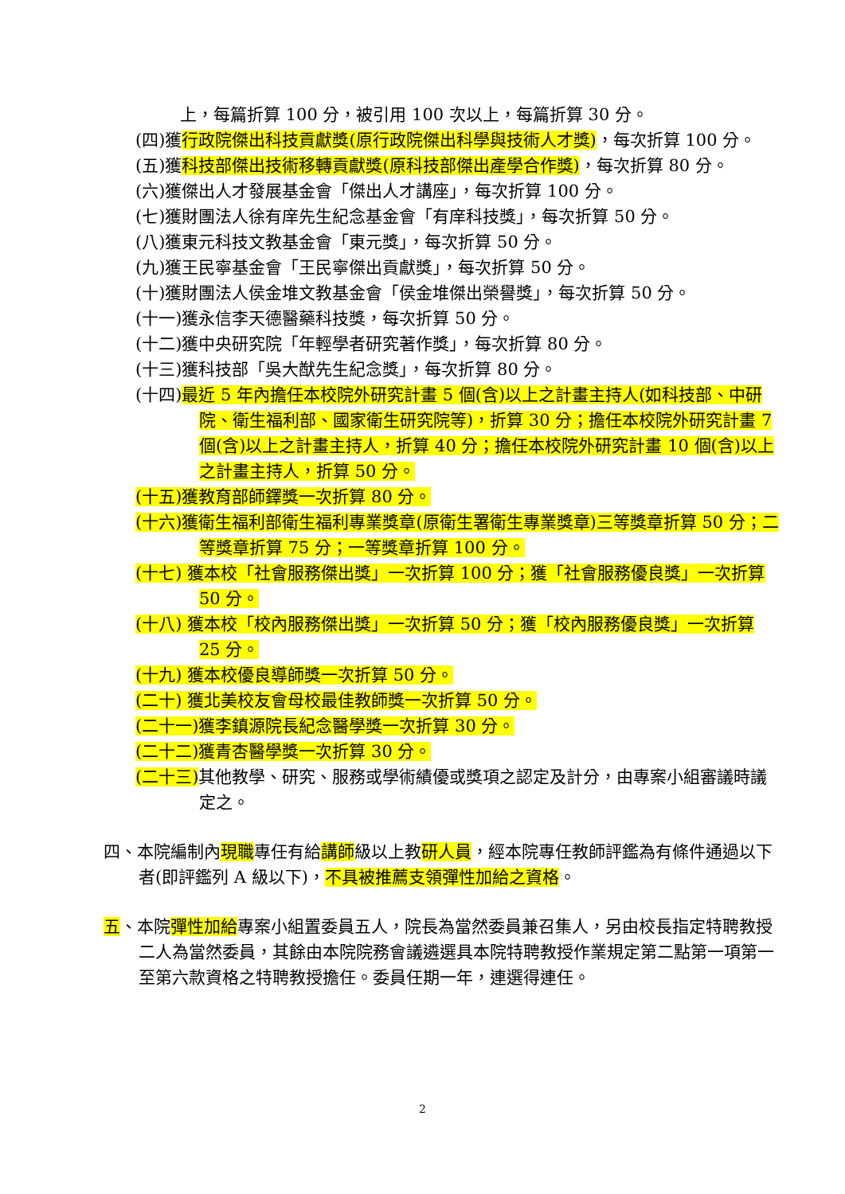上，每篇折算 100 分，被引用 100 次以上，每篇折算 30 分。
(四)獲行政院傑出科技貢獻獎(原行政院傑出科學與技術人才獎)，每次折算 100 分。
(五)獲科技部傑出技術移轉貢獻獎(原科技部傑出產學合作獎)，每次折算 80 分。
(六)獲傑出人才發展基金會「傑出人才講座」，每次折算 100 分。
(七)獲財團法人徐有庠先生紀念基金會「有庠科技獎」，每次折算 50 分。
(八)獲東元科技文教基金會「東元獎」，每次折算 50 分。
(九)獲王民寧基金會「王民寧傑出貢獻獎」，每次折算 50 分。
(十)獲財團法人侯金堆文教基金會「侯金堆傑出榮譽獎」，每次折算 50 分。
(十一)獲永信李天德醫藥科技獎，每次折算 50 分。
(十二)獲中央研究院「年輕學者研究著作獎」，每次折算 80 分。
(十三)獲科技部「吳大猷先生紀念獎」，每次折算 80 分。
(十四)最近 5 年內擔任本校院外研究計畫 5 個(含)以上之計畫主持人(如科技部、中研院、衛生福利部、國家衛生研究院等)，折算 30 分；擔任本校院外研究計畫 7 個(含)以上之計畫主持人，折算 40 分；擔任本校院外研究計畫 10 個(含)以上之計畫主持人，折算 50 分。
(十五)獲教育部師鐸獎一次折算 80 分。
(十六)獲衛生福利部衛生福利專業獎章(原衛生署衛生專業獎章)三等獎章折算 50 分；二等獎章折算 75 分；一等獎章折算 100 分。
(十七) 獲本校「社會服務傑出獎」一次折算 100 分；獲「社會服務優良獎」一次折算 50 分。
(十八) 獲本校「校內服務傑出獎」一次折算 50 分；獲「校內服務優良獎」一次折算 25 分。
(十九) 獲本校優良導師獎一次折算 50 分。
(二十) 獲北美校友會母校最佳教師獎一次折算 50 分。
(二十一)獲李鎮源院長紀念醫學獎一次折算 30 分。
(二十二)獲青杏醫學獎一次折算 30 分。
(二十三) 其他教學、研究、服務或學術績優或獎項之認定及計分，由專案小組審議時議定之。
四、本院編制內現職專任有給講師級以上教研人員，經本院專任教師評鑑為有條件通過以下者(即評鑑列 A 級以下)，不具被推薦支領彈性加給之資格。
五、本院彈性加給專案小組置委員五人，院長為當然委員兼召集人，另由校長指定特聘教授二人為當然委員，其餘由本院院務會議遴選具本院特聘教授作業規定第二點第一項第一至第六款資格之特聘教授擔任。委員任期一年，連選得連任。
2